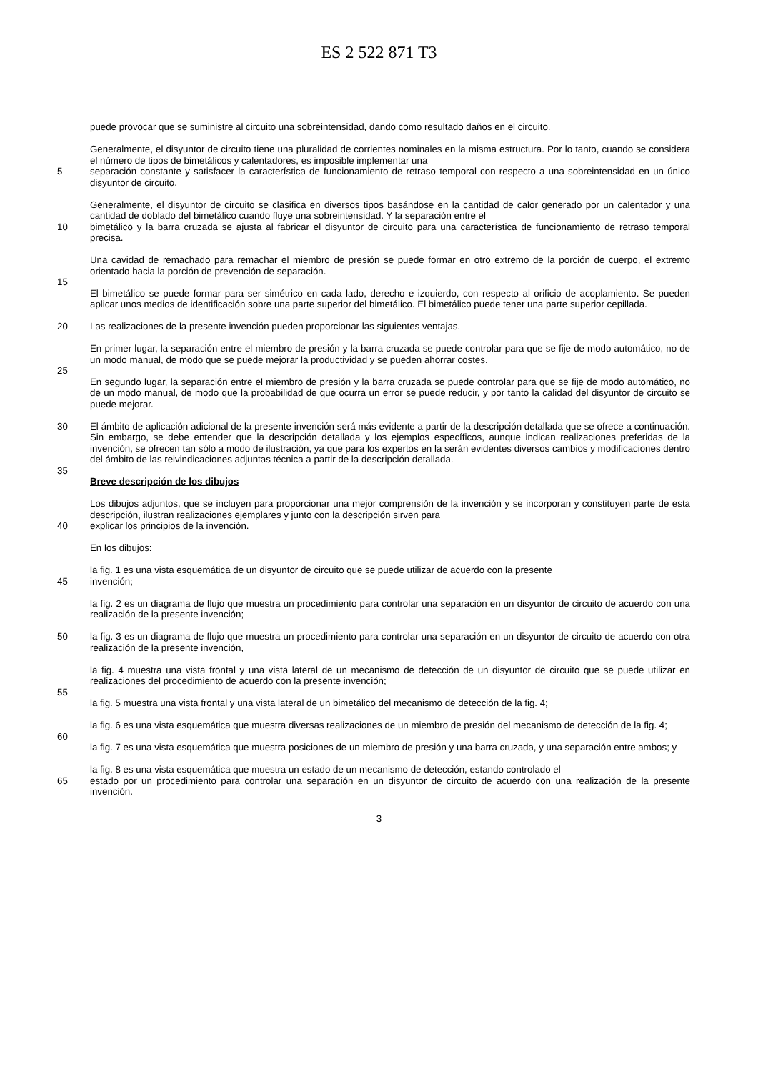ES 2 522 871 T3
puede provocar que se suministre al circuito una sobreintensidad, dando como resultado daños en el circuito.
Generalmente, el disyuntor de circuito tiene una pluralidad de corrientes nominales en la misma estructura. Por lo tanto, cuando se considera el número de tipos de bimetálicos y calentadores, es imposible implementar una
5 separación constante y satisfacer la característica de funcionamiento de retraso temporal con respecto a una sobreintensidad en un único disyuntor de circuito.
Generalmente, el disyuntor de circuito se clasifica en diversos tipos basándose en la cantidad de calor generado por un calentador y una cantidad de doblado del bimetálico cuando fluye una sobreintensidad. Y la separación entre el
10 bimetálico y la barra cruzada se ajusta al fabricar el disyuntor de circuito para una característica de funcionamiento de retraso temporal precisa.
Una cavidad de remachado para remachar el miembro de presión se puede formar en otro extremo de la porción de cuerpo, el extremo orientado hacia la porción de prevención de separación.
15
El bimetálico se puede formar para ser simétrico en cada lado, derecho e izquierdo, con respecto al orificio de acoplamiento. Se pueden aplicar unos medios de identificación sobre una parte superior del bimetálico. El bimetálico puede tener una parte superior cepillada.
20 Las realizaciones de la presente invención pueden proporcionar las siguientes ventajas.
En primer lugar, la separación entre el miembro de presión y la barra cruzada se puede controlar para que se fije de modo automático, no de un modo manual, de modo que se puede mejorar la productividad y se pueden ahorrar costes.
25
En segundo lugar, la separación entre el miembro de presión y la barra cruzada se puede controlar para que se fije de modo automático, no de un modo manual, de modo que la probabilidad de que ocurra un error se puede reducir, y por tanto la calidad del disyuntor de circuito se puede mejorar.
30 El ámbito de aplicación adicional de la presente invención será más evidente a partir de la descripción detallada que se ofrece a continuación. Sin embargo, se debe entender que la descripción detallada y los ejemplos específicos, aunque indican realizaciones preferidas de la invención, se ofrecen tan sólo a modo de ilustración, ya que para los expertos en la serán evidentes diversos cambios y modificaciones dentro del ámbito de las reivindicaciones adjuntas técnica a partir de la descripción detallada.
35
Breve descripción de los dibujos
Los dibujos adjuntos, que se incluyen para proporcionar una mejor comprensión de la invención y se incorporan y constituyen parte de esta descripción, ilustran realizaciones ejemplares y junto con la descripción sirven para
40 explicar los principios de la invención.
En los dibujos:
la fig. 1 es una vista esquemática de un disyuntor de circuito que se puede utilizar de acuerdo con la presente
45 invención;
la fig. 2 es un diagrama de flujo que muestra un procedimiento para controlar una separación en un disyuntor de circuito de acuerdo con una realización de la presente invención;
50 la fig. 3 es un diagrama de flujo que muestra un procedimiento para controlar una separación en un disyuntor de circuito de acuerdo con otra realización de la presente invención,
la fig. 4 muestra una vista frontal y una vista lateral de un mecanismo de detección de un disyuntor de circuito que se puede utilizar en realizaciones del procedimiento de acuerdo con la presente invención;
55
la fig. 5 muestra una vista frontal y una vista lateral de un bimetálico del mecanismo de detección de la fig. 4;
la fig. 6 es una vista esquemática que muestra diversas realizaciones de un miembro de presión del mecanismo de detección de la fig. 4;
60
la fig. 7 es una vista esquemática que muestra posiciones de un miembro de presión y una barra cruzada, y una separación entre ambos; y
la fig. 8 es una vista esquemática que muestra un estado de un mecanismo de detección, estando controlado el
65 estado por un procedimiento para controlar una separación en un disyuntor de circuito de acuerdo con una realización de la presente invención.
3